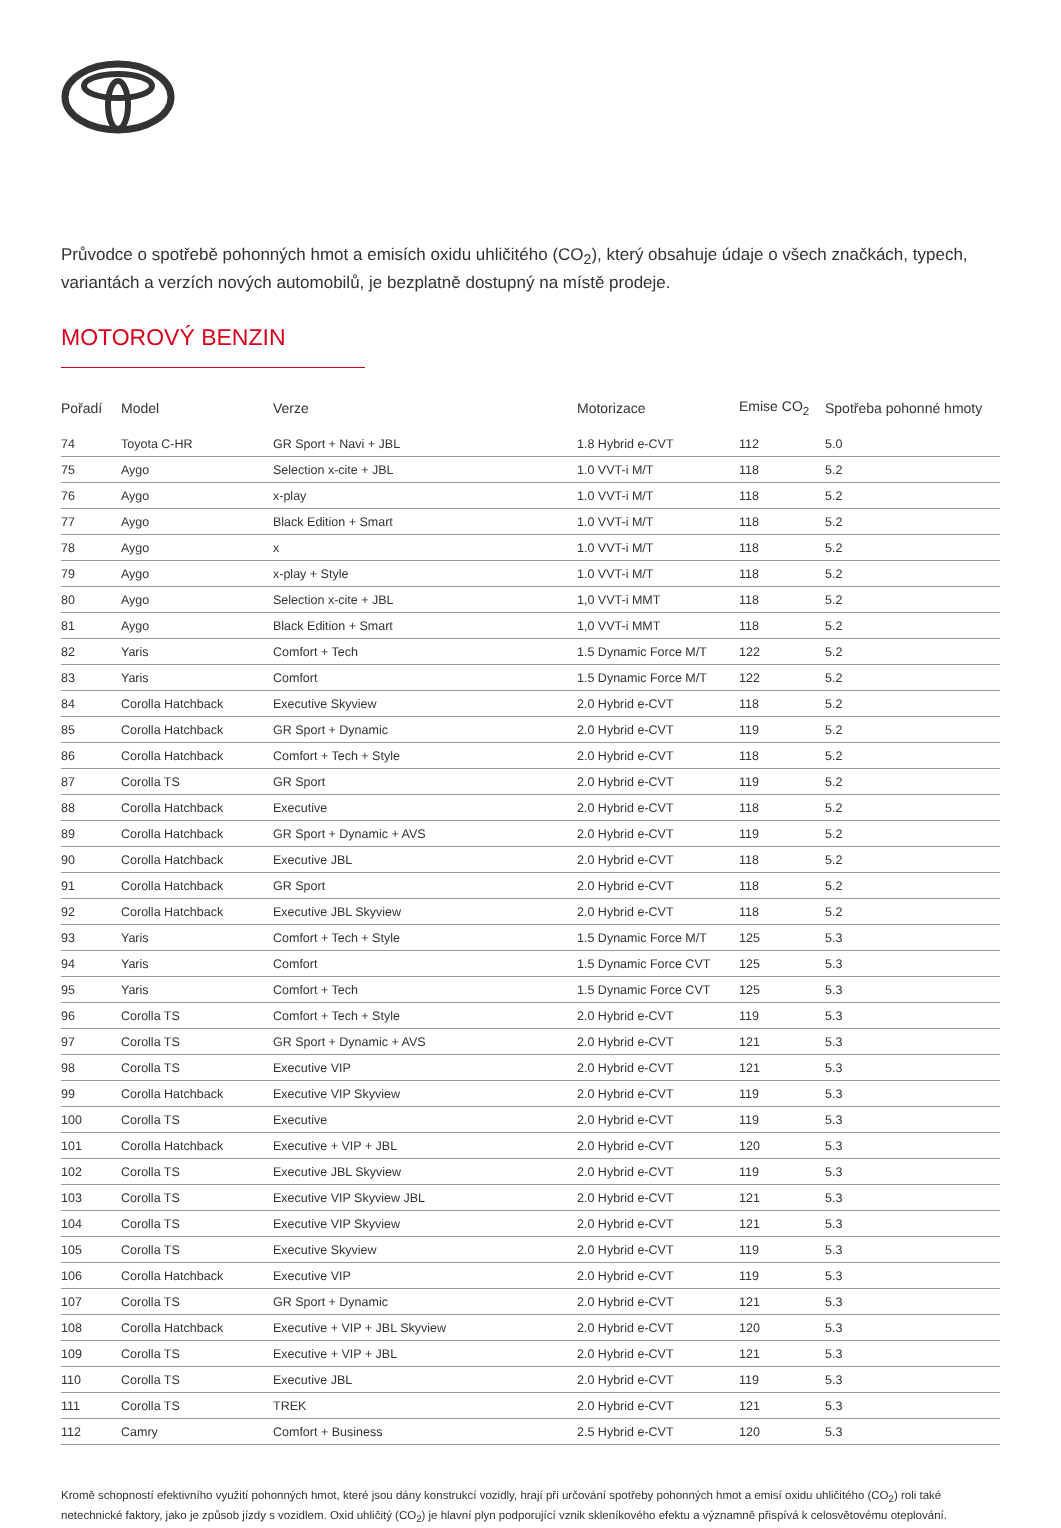Průvodce o spotřebě pohonných hmot a emisích oxidu uhličitého (CO<sub>2</sub>), který obsahuje údaje o všech značkách, typech, variantách a verzích nových automobilů, je bezplatně dostupný na místě prodeje.
MOTOROVÝ BENZIN
| Pořadí | Model | Verze | Motorizace | Emise CO<sub>2</sub> | Spotřeba pohonné hmoty |
| --- | --- | --- | --- | --- | --- |
| 74 | Toyota C-HR | GR Sport + Navi + JBL | 1.8 Hybrid e-CVT | 112 | 5.0 |
| 75 | Aygo | Selection x-cite + JBL | 1.0 VVT-i M/T | 118 | 5.2 |
| 76 | Aygo | x-play | 1.0 VVT-i M/T | 118 | 5.2 |
| 77 | Aygo | Black Edition + Smart | 1.0 VVT-i M/T | 118 | 5.2 |
| 78 | Aygo | x | 1.0 VVT-i M/T | 118 | 5.2 |
| 79 | Aygo | x-play + Style | 1.0 VVT-i M/T | 118 | 5.2 |
| 80 | Aygo | Selection x-cite + JBL | 1,0 VVT-i MMT | 118 | 5.2 |
| 81 | Aygo | Black Edition + Smart | 1,0 VVT-i MMT | 118 | 5.2 |
| 82 | Yaris | Comfort + Tech | 1.5 Dynamic Force M/T | 122 | 5.2 |
| 83 | Yaris | Comfort | 1.5 Dynamic Force M/T | 122 | 5.2 |
| 84 | Corolla Hatchback | Executive Skyview | 2.0 Hybrid e-CVT | 118 | 5.2 |
| 85 | Corolla Hatchback | GR Sport + Dynamic | 2.0 Hybrid e-CVT | 119 | 5.2 |
| 86 | Corolla Hatchback | Comfort + Tech + Style | 2.0 Hybrid e-CVT | 118 | 5.2 |
| 87 | Corolla TS | GR Sport | 2.0 Hybrid e-CVT | 119 | 5.2 |
| 88 | Corolla Hatchback | Executive | 2.0 Hybrid e-CVT | 118 | 5.2 |
| 89 | Corolla Hatchback | GR Sport + Dynamic + AVS | 2.0 Hybrid e-CVT | 119 | 5.2 |
| 90 | Corolla Hatchback | Executive JBL | 2.0 Hybrid e-CVT | 118 | 5.2 |
| 91 | Corolla Hatchback | GR Sport | 2.0 Hybrid e-CVT | 118 | 5.2 |
| 92 | Corolla Hatchback | Executive JBL Skyview | 2.0 Hybrid e-CVT | 118 | 5.2 |
| 93 | Yaris | Comfort + Tech + Style | 1.5 Dynamic Force M/T | 125 | 5.3 |
| 94 | Yaris | Comfort | 1.5 Dynamic Force CVT | 125 | 5.3 |
| 95 | Yaris | Comfort + Tech | 1.5 Dynamic Force CVT | 125 | 5.3 |
| 96 | Corolla TS | Comfort + Tech + Style | 2.0 Hybrid e-CVT | 119 | 5.3 |
| 97 | Corolla TS | GR Sport + Dynamic + AVS | 2.0 Hybrid e-CVT | 121 | 5.3 |
| 98 | Corolla TS | Executive VIP | 2.0 Hybrid e-CVT | 121 | 5.3 |
| 99 | Corolla Hatchback | Executive VIP Skyview | 2.0 Hybrid e-CVT | 119 | 5.3 |
| 100 | Corolla TS | Executive | 2.0 Hybrid e-CVT | 119 | 5.3 |
| 101 | Corolla Hatchback | Executive + VIP + JBL | 2.0 Hybrid e-CVT | 120 | 5.3 |
| 102 | Corolla TS | Executive JBL Skyview | 2.0 Hybrid e-CVT | 119 | 5.3 |
| 103 | Corolla TS | Executive VIP Skyview JBL | 2.0 Hybrid e-CVT | 121 | 5.3 |
| 104 | Corolla TS | Executive VIP Skyview | 2.0 Hybrid e-CVT | 121 | 5.3 |
| 105 | Corolla TS | Executive Skyview | 2.0 Hybrid e-CVT | 119 | 5.3 |
| 106 | Corolla Hatchback | Executive VIP | 2.0 Hybrid e-CVT | 119 | 5.3 |
| 107 | Corolla TS | GR Sport + Dynamic | 2.0 Hybrid e-CVT | 121 | 5.3 |
| 108 | Corolla Hatchback | Executive + VIP + JBL Skyview | 2.0 Hybrid e-CVT | 120 | 5.3 |
| 109 | Corolla TS | Executive + VIP + JBL | 2.0 Hybrid e-CVT | 121 | 5.3 |
| 110 | Corolla TS | Executive JBL | 2.0 Hybrid e-CVT | 119 | 5.3 |
| 111 | Corolla TS | TREK | 2.0 Hybrid e-CVT | 121 | 5.3 |
| 112 | Camry | Comfort + Business | 2.5 Hybrid e-CVT | 120 | 5.3 |
Kromě schopností efektivního využití pohonných hmot, které jsou dány konstrukcí vozidly, hrají při určování spotřeby pohonných hmot a emisí oxidu uhličitého (CO<sub>2</sub>) roli také netechnické faktory, jako je způsob jízdy s vozidlem. Oxid uhličitý (CO<sub>2</sub>) je hlavní plyn podporující vznik skleníkového efektu a významně přispívá k celosvětovému oteplování.